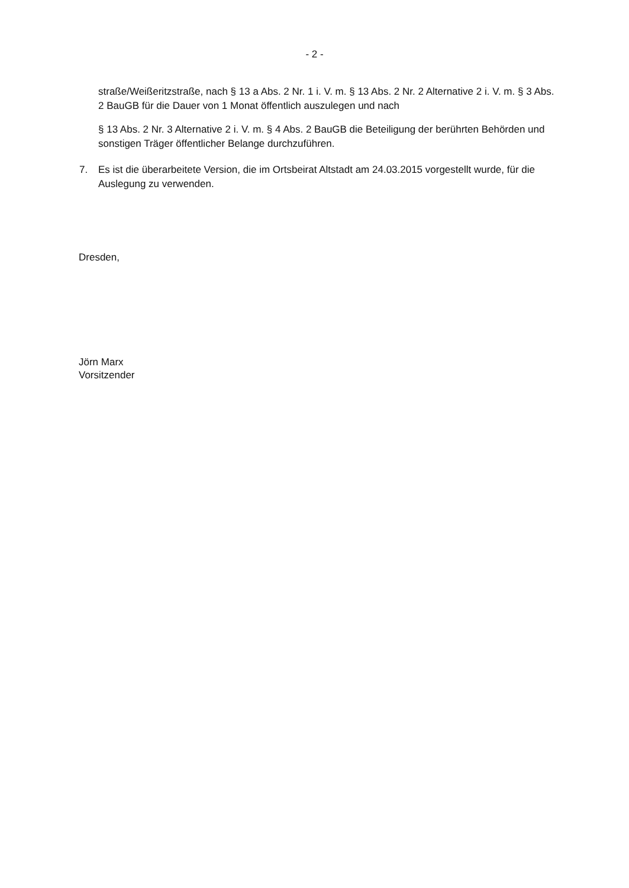- 2 -
straße/Weißeritzstraße, nach § 13 a Abs. 2 Nr. 1 i. V. m. § 13 Abs. 2 Nr. 2 Alternative 2 i. V. m. § 3 Abs. 2 BauGB für die Dauer von 1 Monat öffentlich auszulegen und nach
§ 13 Abs. 2 Nr. 3 Alternative 2 i. V. m. § 4 Abs. 2 BauGB die Beteiligung der berührten Behörden und sonstigen Träger öffentlicher Belange durchzuführen.
7. Es ist die überarbeitete Version, die im Ortsbeirat Altstadt am 24.03.2015 vorgestellt wurde, für die Auslegung zu verwenden.
Dresden,
Jörn Marx
Vorsitzender